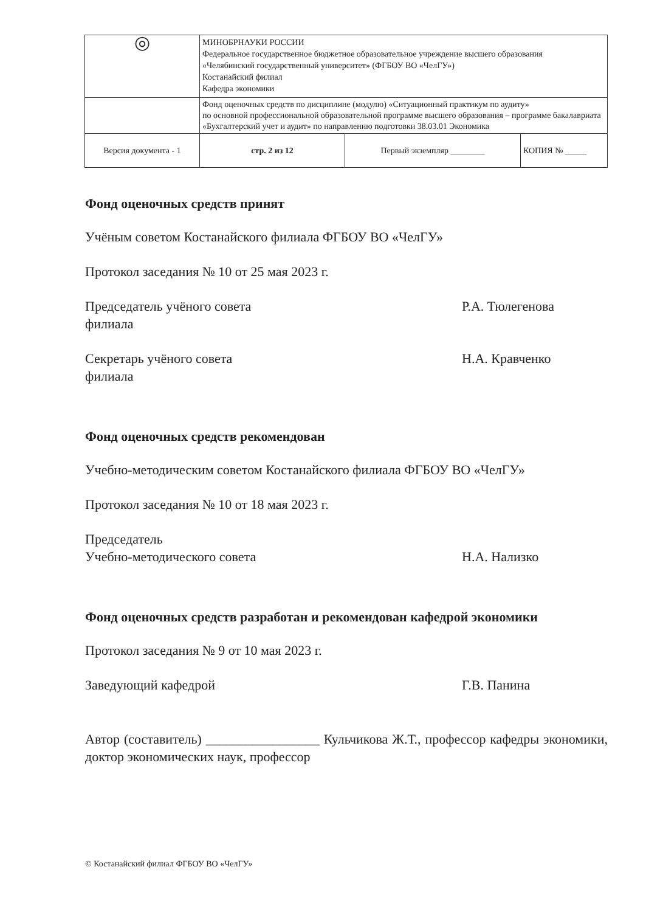| ◎ | МИНОБРНАУКИ РОССИИ Федеральное государственное бюджетное образовательное учреждение высшего образования «Челябинский государственный университет» (ФГБОУ ВО «ЧелГУ») Костанайский филиал Кафедра экономики | | |
| | Фонд оценочных средств по дисциплине (модулю) «Ситуационный практикум по аудиту» по основной профессиональной образовательной программе высшего образования – программе бакалавриата «Бухгалтерский учет и аудит» по направлению подготовки 38.03.01 Экономика | | |
| Версия документа - 1 | стр. 2 из 12 | Первый экземпляр ________ | КОПИЯ № _____ |
Фонд оценочных средств принят
Учёным советом Костанайского филиала ФГБОУ ВО «ЧелГУ»
Протокол заседания № 10 от 25 мая 2023 г.
Председатель учёного совета
филиала
Р.А. Тюлегенова
Секретарь учёного совета
филиала
Н.А. Кравченко
Фонд оценочных средств рекомендован
Учебно-методическим советом Костанайского филиала ФГБОУ ВО «ЧелГУ»
Протокол заседания № 10 от 18 мая 2023 г.
Председатель
Учебно-методического совета
Н.А. Нализко
Фонд оценочных средств разработан и рекомендован кафедрой экономики
Протокол заседания № 9 от 10 мая 2023 г.
Заведующий кафедрой Г.В. Панина
Автор (составитель) _________________ Кульчикова Ж.Т., профессор кафедры экономики, доктор экономических наук, профессор
© Костанайский филиал ФГБОУ ВО «ЧелГУ»